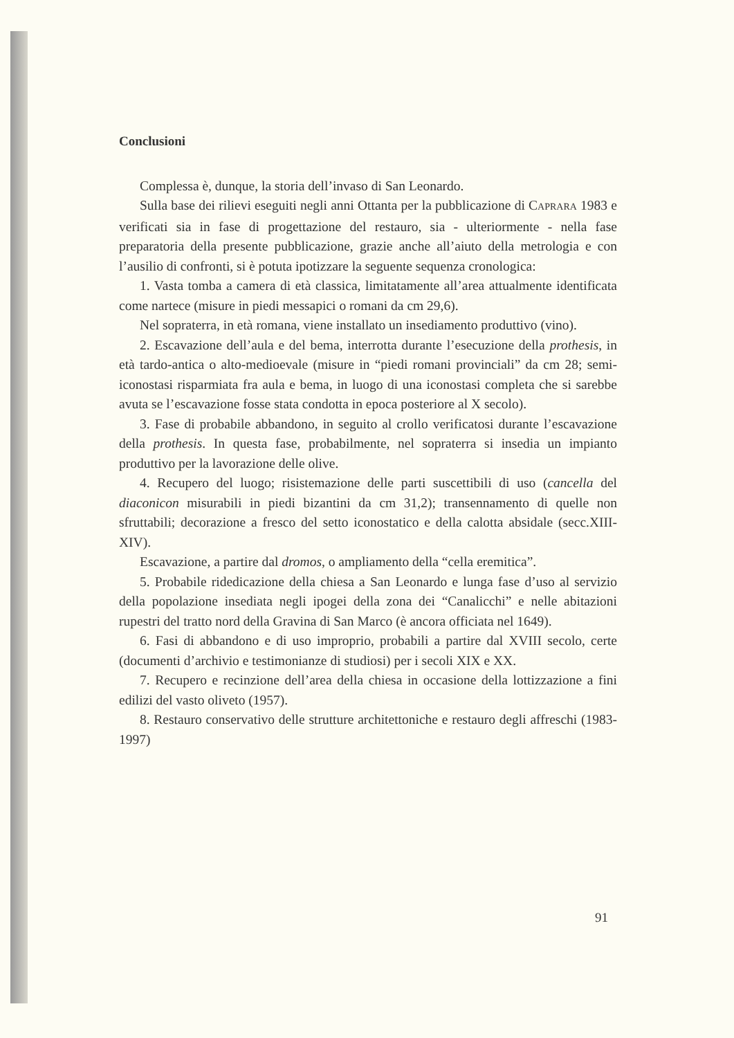Conclusioni
Complessa è, dunque, la storia dell’invaso di San Leonardo.
Sulla base dei rilievi eseguiti negli anni Ottanta per la pubblicazione di CAPRARA 1983 e verificati sia in fase di progettazione del restauro, sia - ulteriormente - nella fase preparatoria della presente pubblicazione, grazie anche all’aiuto della metrologia e con l’ausilio di confronti, si è potuta ipotizzare la seguente sequenza cronologica:
1. Vasta tomba a camera di età classica, limitatamente all’area attualmente identificata come nartece (misure in piedi messapici o romani da cm 29,6).
Nel sopraterra, in età romana, viene installato un insediamento produttivo (vino).
2. Escavazione dell’aula e del bema, interrotta durante l’esecuzione della prothesis, in età tardo-antica o alto-medioevale (misure in “piedi romani provinciali” da cm 28; semi-iconostasi risparmiata fra aula e bema, in luogo di una iconostasi completa che si sarebbe avuta se l’escavazione fosse stata condotta in epoca posteriore al X secolo).
3. Fase di probabile abbandono, in seguito al crollo verificatosi durante l’escavazione della prothesis. In questa fase, probabilmente, nel sopraterra si insedia un impianto produttivo per la lavorazione delle olive.
4. Recupero del luogo; risistemazione delle parti suscettibili di uso (cancella del diaconicon misurabili in piedi bizantini da cm 31,2); transennamento di quelle non sfruttabili; decorazione a fresco del setto iconostatico e della calotta absidale (secc.XIII-XIV).
Escavazione, a partire dal dromos, o ampliamento della “cella eremitica”.
5. Probabile ridedicazione della chiesa a San Leonardo e lunga fase d’uso al servizio della popolazione insediata negli ipogei della zona dei “Canalicchi” e nelle abitazioni rupestri del tratto nord della Gravina di San Marco (è ancora officiata nel 1649).
6. Fasi di abbandono e di uso improprio, probabili a partire dal XVIII secolo, certe (documenti d’archivio e testimonianze di studiosi) per i secoli XIX e XX.
7. Recupero e recinzione dell’area della chiesa in occasione della lottizzazione a fini edilizi del vasto oliveto (1957).
8. Restauro conservativo delle strutture architettoniche e restauro degli affreschi (1983-1997)
91